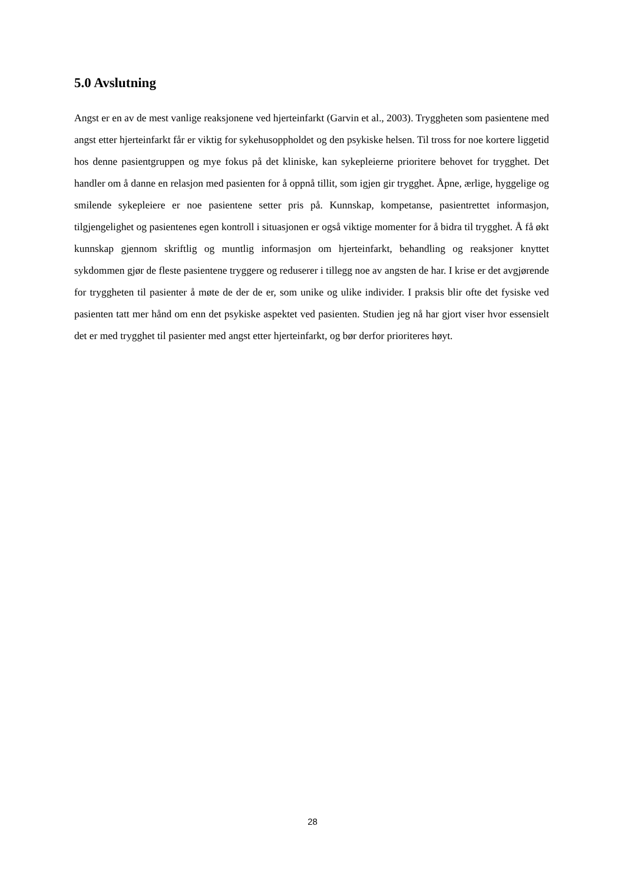5.0 Avslutning
Angst er en av de mest vanlige reaksjonene ved hjerteinfarkt (Garvin et al., 2003). Tryggheten som pasientene med angst etter hjerteinfarkt får er viktig for sykehusoppholdet og den psykiske helsen. Til tross for noe kortere liggetid hos denne pasientgruppen og mye fokus på det kliniske, kan sykepleierne prioritere behovet for trygghet. Det handler om å danne en relasjon med pasienten for å oppnå tillit, som igjen gir trygghet. Åpne, ærlige, hyggelige og smilende sykepleiere er noe pasientene setter pris på. Kunnskap, kompetanse, pasientrettet informasjon, tilgjengelighet og pasientenes egen kontroll i situasjonen er også viktige momenter for å bidra til trygghet. Å få økt kunnskap gjennom skriftlig og muntlig informasjon om hjerteinfarkt, behandling og reaksjoner knyttet sykdommen gjør de fleste pasientene tryggere og reduserer i tillegg noe av angsten de har. I krise er det avgjørende for tryggheten til pasienter å møte de der de er, som unike og ulike individer. I praksis blir ofte det fysiske ved pasienten tatt mer hånd om enn det psykiske aspektet ved pasienten. Studien jeg nå har gjort viser hvor essensielt det er med trygghet til pasienter med angst etter hjerteinfarkt, og bør derfor prioriteres høyt.
28